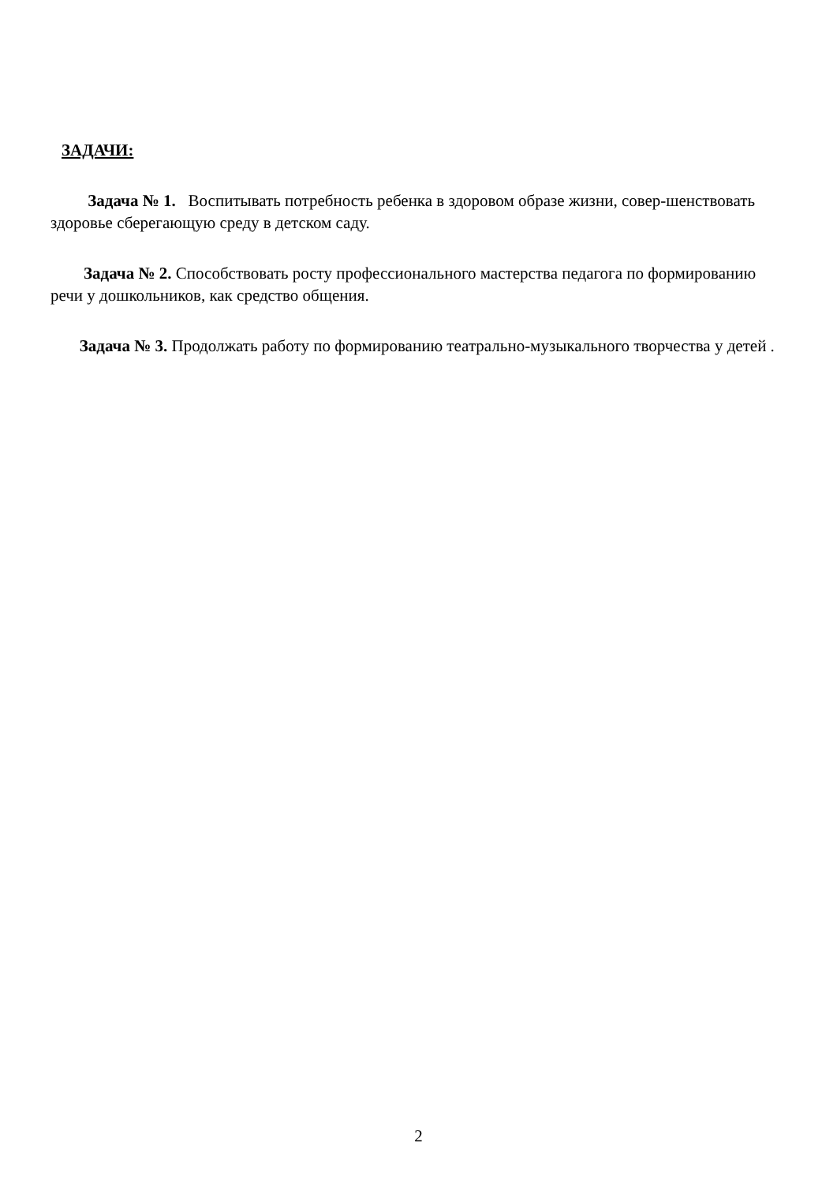ЗАДАЧИ:
Задача № 1. Воспитывать потребность ребенка в здоровом образе жизни, совер-шенствовать здоровье сберегающую среду в детском саду.
Задача № 2. Способствовать росту профессионального мастерства педагога по формированию речи у дошкольников, как средство общения.
Задача № 3. Продолжать работу по формированию театрально-музыкального творчества у детей .
2